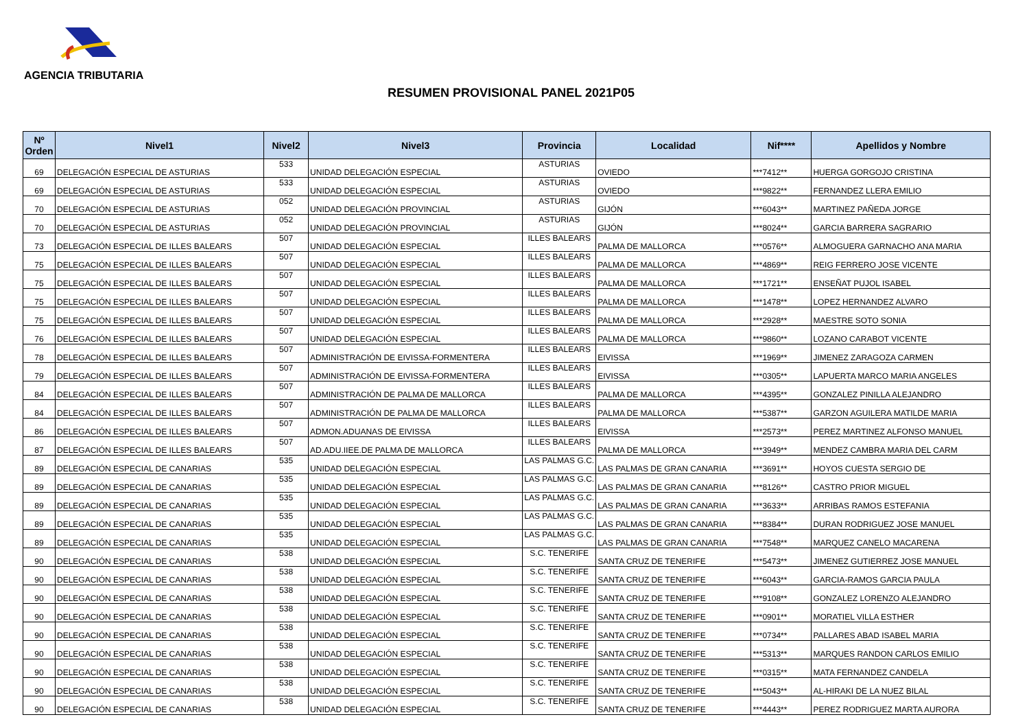AGENCIA TRIBUTARIA
RESUMEN PROVISIONAL PANEL 2021P05
| Nº Orden | Nivel1 | Nivel2 | Nivel3 | Provincia | Localidad | Nif**** | Apellidos y Nombre |
| --- | --- | --- | --- | --- | --- | --- | --- |
| 69 | DELEGACIÓN ESPECIAL DE ASTURIAS | 533 | UNIDAD DELEGACIÓN ESPECIAL | ASTURIAS | OVIEDO | ***7412** | HUERGA GORGOJO CRISTINA |
| 69 | DELEGACIÓN ESPECIAL DE ASTURIAS | 533 | UNIDAD DELEGACIÓN ESPECIAL | ASTURIAS | OVIEDO | ***9822** | FERNANDEZ LLERA EMILIO |
| 70 | DELEGACIÓN ESPECIAL DE ASTURIAS | 052 | UNIDAD DELEGACIÓN PROVINCIAL | ASTURIAS | GIJÓN | ***6043** | MARTINEZ PAÑEDA JORGE |
| 70 | DELEGACIÓN ESPECIAL DE ASTURIAS | 052 | UNIDAD DELEGACIÓN PROVINCIAL | ASTURIAS | GIJÓN | ***8024** | GARCIA BARRERA SAGRARIO |
| 73 | DELEGACIÓN ESPECIAL DE ILLES BALEARS | 507 | UNIDAD DELEGACIÓN ESPECIAL | ILLES BALEARS | PALMA DE MALLORCA | ***0576** | ALMOGUERA GARNACHO ANA MARIA |
| 75 | DELEGACIÓN ESPECIAL DE ILLES BALEARS | 507 | UNIDAD DELEGACIÓN ESPECIAL | ILLES BALEARS | PALMA DE MALLORCA | ***4869** | REIG FERRERO JOSE VICENTE |
| 75 | DELEGACIÓN ESPECIAL DE ILLES BALEARS | 507 | UNIDAD DELEGACIÓN ESPECIAL | ILLES BALEARS | PALMA DE MALLORCA | ***1721** | ENSEÑAT PUJOL ISABEL |
| 75 | DELEGACIÓN ESPECIAL DE ILLES BALEARS | 507 | UNIDAD DELEGACIÓN ESPECIAL | ILLES BALEARS | PALMA DE MALLORCA | ***1478** | LOPEZ HERNANDEZ ALVARO |
| 75 | DELEGACIÓN ESPECIAL DE ILLES BALEARS | 507 | UNIDAD DELEGACIÓN ESPECIAL | ILLES BALEARS | PALMA DE MALLORCA | ***2928** | MAESTRE SOTO SONIA |
| 76 | DELEGACIÓN ESPECIAL DE ILLES BALEARS | 507 | UNIDAD DELEGACIÓN ESPECIAL | ILLES BALEARS | PALMA DE MALLORCA | ***9860** | LOZANO CARABOT VICENTE |
| 78 | DELEGACIÓN ESPECIAL DE ILLES BALEARS | 507 | ADMINISTRACIÓN DE EIVISSA-FORMENTERA | ILLES BALEARS | EIVISSA | ***1969** | JIMENEZ ZARAGOZA CARMEN |
| 79 | DELEGACIÓN ESPECIAL DE ILLES BALEARS | 507 | ADMINISTRACIÓN DE EIVISSA-FORMENTERA | ILLES BALEARS | EIVISSA | ***0305** | LAPUERTA MARCO MARIA ANGELES |
| 84 | DELEGACIÓN ESPECIAL DE ILLES BALEARS | 507 | ADMINISTRACIÓN DE PALMA DE MALLORCA | ILLES BALEARS | PALMA DE MALLORCA | ***4395** | GONZALEZ PINILLA ALEJANDRO |
| 84 | DELEGACIÓN ESPECIAL DE ILLES BALEARS | 507 | ADMINISTRACIÓN DE PALMA DE MALLORCA | ILLES BALEARS | PALMA DE MALLORCA | ***5387** | GARZON AGUILERA MATILDE MARIA |
| 86 | DELEGACIÓN ESPECIAL DE ILLES BALEARS | 507 | ADMON.ADUANAS DE EIVISSA | ILLES BALEARS | EIVISSA | ***2573** | PEREZ MARTINEZ ALFONSO MANUEL |
| 87 | DELEGACIÓN ESPECIAL DE ILLES BALEARS | 507 | AD.ADU.IIEE.DE PALMA DE MALLORCA | ILLES BALEARS | PALMA DE MALLORCA | ***3949** | MENDEZ CAMBRA MARIA DEL CARM |
| 89 | DELEGACIÓN ESPECIAL DE CANARIAS | 535 | UNIDAD DELEGACIÓN ESPECIAL | LAS PALMAS G.C. | LAS PALMAS DE GRAN CANARIA | ***3691** | HOYOS CUESTA SERGIO DE |
| 89 | DELEGACIÓN ESPECIAL DE CANARIAS | 535 | UNIDAD DELEGACIÓN ESPECIAL | LAS PALMAS G.C. | LAS PALMAS DE GRAN CANARIA | ***8126** | CASTRO PRIOR MIGUEL |
| 89 | DELEGACIÓN ESPECIAL DE CANARIAS | 535 | UNIDAD DELEGACIÓN ESPECIAL | LAS PALMAS G.C. | LAS PALMAS DE GRAN CANARIA | ***3633** | ARRIBAS RAMOS ESTEFANIA |
| 89 | DELEGACIÓN ESPECIAL DE CANARIAS | 535 | UNIDAD DELEGACIÓN ESPECIAL | LAS PALMAS G.C. | LAS PALMAS DE GRAN CANARIA | ***8384** | DURAN RODRIGUEZ JOSE MANUEL |
| 89 | DELEGACIÓN ESPECIAL DE CANARIAS | 535 | UNIDAD DELEGACIÓN ESPECIAL | LAS PALMAS G.C. | LAS PALMAS DE GRAN CANARIA | ***7548** | MARQUEZ CANELO MACARENA |
| 90 | DELEGACIÓN ESPECIAL DE CANARIAS | 538 | UNIDAD DELEGACIÓN ESPECIAL | S.C. TENERIFE | SANTA CRUZ DE TENERIFE | ***5473** | JIMENEZ GUTIERREZ JOSE MANUEL |
| 90 | DELEGACIÓN ESPECIAL DE CANARIAS | 538 | UNIDAD DELEGACIÓN ESPECIAL | S.C. TENERIFE | SANTA CRUZ DE TENERIFE | ***6043** | GARCIA-RAMOS GARCIA PAULA |
| 90 | DELEGACIÓN ESPECIAL DE CANARIAS | 538 | UNIDAD DELEGACIÓN ESPECIAL | S.C. TENERIFE | SANTA CRUZ DE TENERIFE | ***9108** | GONZALEZ LORENZO ALEJANDRO |
| 90 | DELEGACIÓN ESPECIAL DE CANARIAS | 538 | UNIDAD DELEGACIÓN ESPECIAL | S.C. TENERIFE | SANTA CRUZ DE TENERIFE | ***0901** | MORATIEL VILLA ESTHER |
| 90 | DELEGACIÓN ESPECIAL DE CANARIAS | 538 | UNIDAD DELEGACIÓN ESPECIAL | S.C. TENERIFE | SANTA CRUZ DE TENERIFE | ***0734** | PALLARES ABAD ISABEL MARIA |
| 90 | DELEGACIÓN ESPECIAL DE CANARIAS | 538 | UNIDAD DELEGACIÓN ESPECIAL | S.C. TENERIFE | SANTA CRUZ DE TENERIFE | ***5313** | MARQUES RANDON CARLOS EMILIO |
| 90 | DELEGACIÓN ESPECIAL DE CANARIAS | 538 | UNIDAD DELEGACIÓN ESPECIAL | S.C. TENERIFE | SANTA CRUZ DE TENERIFE | ***0315** | MATA FERNANDEZ CANDELA |
| 90 | DELEGACIÓN ESPECIAL DE CANARIAS | 538 | UNIDAD DELEGACIÓN ESPECIAL | S.C. TENERIFE | SANTA CRUZ DE TENERIFE | ***5043** | AL-HIRAKI DE LA NUEZ BILAL |
| 90 | DELEGACIÓN ESPECIAL DE CANARIAS | 538 | UNIDAD DELEGACIÓN ESPECIAL | S.C. TENERIFE | SANTA CRUZ DE TENERIFE | ***4443** | PEREZ RODRIGUEZ MARTA AURORA |